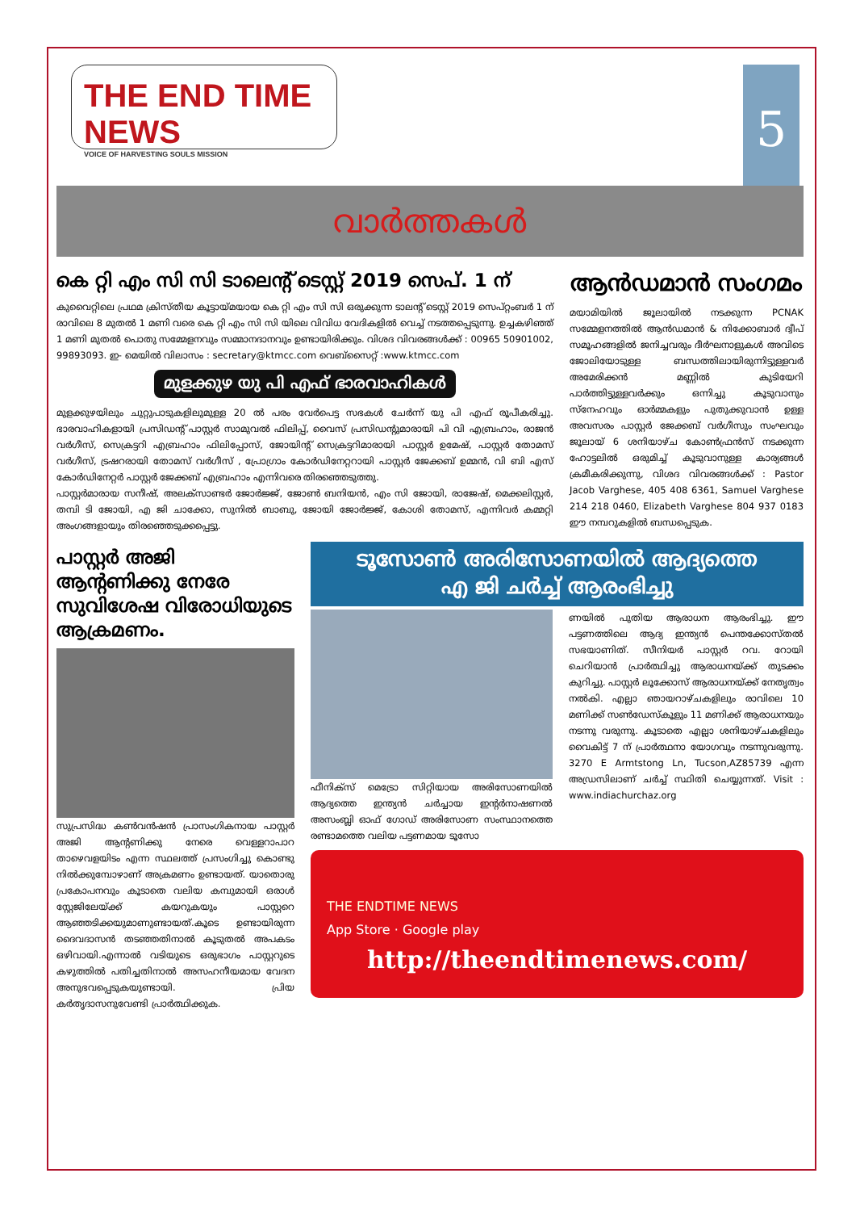THE END TIME NEWS
VOICE OF HARVESTING SOULS MISSION
5
വാർത്തകൾ
കെ റ്റി എം സി സി ടാലെന്റ് ടെസ്റ്റ് 2019 സെപ്. 1 ന്
കുവൈറ്റിലെ പ്രഥമ ക്രിസ്തീയ കൂട്ടായ്മയായ കെ റ്റി എം സി സി ഒരുക്കുന്ന ടാലന്റ് ടെസ്റ്റ് 2019 സെപ്റ്റംബർ 1 ന് രാവിലെ 8 മുതൽ 1 മണി വരെ കെ റ്റി എം സി സി യിലെ വിവിധ വേദികളിൽ വെച്ച് നടത്തപ്പെടുന്നു. ഉച്ചകഴിഞ്ഞ് 1 മണി മുതൽ പൊതു സമ്മേളനവും സമ്മാനദാനവും ഉണ്ടായിരിക്കും. വിശദ വിവരങ്ങൾക്ക് : 00965 50901002, 99893093. ഇ- മെയിൽ വിലാസം : secretary@ktmcc.com വെബ്സൈറ്റ് :www.ktmcc.com
മുളക്കുഴ യു പി എഫ് ഭാരവാഹികൾ
മുളക്കുഴയിലും ചുറ്റുപാടുകളിലുമുള്ള 20 ൽ പരം വേർപെട്ട സഭകൾ ചേർന്ന് യു പി എഫ് രൂപീകരിച്ചു. ഭാരവാഹികളായി പ്രസിഡന്റ് പാസ്റ്റർ സാമുവൽ ഫിലിപ്പ്, വൈസ് പ്രസിഡന്റുമാരായി പി വി എബ്രഹാം, രാജൻ വർഗീസ്, സെക്രട്ടറി എബ്രഹാം ഫിലിപ്പോസ്, ജോയിന്റ് സെക്രട്ടറിമാരായി പാസ്റ്റർ ഉമേഷ്, പാസ്റ്റർ തോമസ് വർഗീസ്, ട്രഷറരായി തോമസ് വർഗീസ് , പ്രോഗ്രാം കോർഡിനേറ്ററായി പാസ്റ്റർ ജേക്കബ് ഉമ്മൻ, വി ബി എസ് കോർഡിനേറ്റർ പാസ്റ്റർ ജേക്കബ് എബ്രഹാം എന്നിവരെ തിരഞ്ഞെടുത്തു.
പാസ്റ്റർമാരായ സനീഷ്, അലക്സാണ്ടർ ജോർജ്ജ്, ജോൺ ബനിയൻ, എം സി ജോയി, രാജേഷ്, മെക്കലിസ്റ്റർ, തമ്പി ടി ജോയി, എ ജി ചാക്കോ, സുനിൽ ബാബു, ജോയി ജോർജ്ജ്, കോശി തോമസ്, എന്നിവർ കമ്മറ്റി അംഗങ്ങളായും തിരഞ്ഞെടുക്കപ്പെട്ടു.
ആൻഡമാൻ സംഗമം
മയാമിയിൽ ജൂലായിൽ നടക്കുന്ന PCNAK സമ്മേളനത്തിൽ ആൻഡമാൻ & നിക്കോബാർ ദ്വീപ് സമൂഹങ്ങളിൽ ജനിച്ചവരും ദീർഘനാളുകൾ അവിടെ ജോലിയോടുള്ള ബന്ധത്തിലായിരുന്നിട്ടുള്ളവർ അമേരിക്കൻ മണ്ണിൽ കുടിയേറി പാർത്തിട്ടുള്ളവർക്കും ഒന്നിച്ചു കൂടുവാനും സ്നേഹവും ഓർമ്മകളും പുതുക്കുവാൻ ഉള്ള അവസരം പാസ്റ്റർ ജേക്കബ് വർഗീസും സംഘവും ജൂലായ് 6 ശനിയാഴ്ച കോൺഫ്രൻസ് നടക്കുന്ന ഹോട്ടലിൽ ഒരുമിച്ച് കൂടുവാനുള്ള കാര്യങ്ങൾ ക്രമീകരിക്കുന്നു, വിശദ വിവരങ്ങൾക്ക് : Pastor Jacob Varghese, 405 408 6361, Samuel Varghese 214 218 0460, Elizabeth Varghese 804 937 0183 ഈ നമ്പറുകളിൽ ബന്ധപ്പെടുക.
പാസ്റ്റർ അജി ആന്റണിക്കു നേരേ സുവിശേഷ വിരോധിയുടെ ആക്രമണം.
സുപ്രസിദ്ധ കൺവൻഷൻ പ്രാസംഗികനായ പാസ്റ്റർ അജി ആന്റണിക്കു നേരെ വെള്ളറാപാറ താഴെവളയിടം എന്ന സ്ഥലത്ത് പ്രസംഗിച്ചു കൊണ്ടു നിൽക്കുമ്പോഴാണ് അക്രമണം ഉണ്ടായത്. യാതൊരു പ്രകോപനവും കൂടാതെ വലിയ കമ്പുമായി ഒരാൾ സ്റ്റേജിലേയ്ക്ക് കയറുകയും പാസ്റ്ററെ ആഞ്ഞടിക്കയുമാണുണ്ടായത്.കൂടെ ഉണ്ടായിരുന്ന ദൈവദാസൻ തടഞ്ഞതിനാൽ കൂടുതൽ അപകടം ഒഴിവായി.എന്നാൽ വടിയുടെ ഒരുഭാഗം പാസ്റ്ററുടെ കഴുത്തിൽ പതിച്ചതിനാൽ അസഹനീയമായ വേദന അനുഭവപ്പെടുകയുണ്ടായി. പ്രിയ കർതൃദാസനുവേണ്ടി പ്രാർത്ഥിക്കുക.
ടൂസോൺ അരിസോണയിൽ ആദ്യത്തെ
എ ജി ചർച്ച് ആരംഭിച്ചു
ഫീനിക്സ് മെട്രോ സിറ്റിയായ അരിസോണയിൽ ആദ്യത്തെ ഇന്ത്യൻ ചർച്ചായ ഇന്റർനാഷണൽ അസംബ്ലി ഓഫ് ഗോഡ് അരിസോണ സംസ്ഥാനത്തെ രണ്ടാമത്തെ വലിയ പട്ടണമായ ടൂസോ
ണയിൽ പുതിയ ആരാധന ആരംഭിച്ചു. ഈ പട്ടണത്തിലെ ആദ്യ ഇന്ത്യൻ പെന്തക്കോസ്തൽ സഭയാണിത്. സീനിയർ പാസ്റ്റർ റവ. റോയി ചെറിയാൻ പ്രാർത്ഥിച്ചു ആരാധനയ്ക്ക് തുടക്കം കുറിച്ചു. പാസ്റ്റർ ലൂക്കോസ് ആരാധനയ്ക്ക് നേതൃത്വം നൽകി. എല്ലാ ഞായറാഴ്ചകളിലും രാവിലെ 10 മണിക്ക് സൺഡേസ്കൂളും 11 മണിക്ക് ആരാധനയും നടന്നു വരുന്നു. കൂടാതെ എല്ലാ ശനിയാഴ്ചകളിലും വൈകിട്ട് 7 ന് പ്രാർത്ഥനാ യോഗവും നടന്നുവരുന്നു. 3270 E Armtstong Ln, Tucson,AZ85739 എന്ന അഡ്രസിലാണ് ചർച്ച് സ്ഥിതി ചെയ്യുന്നത്. Visit : www.indiachurchaz.org
THE ENDTIME NEWS
App Store · Google play
http://theendtimenews.com/